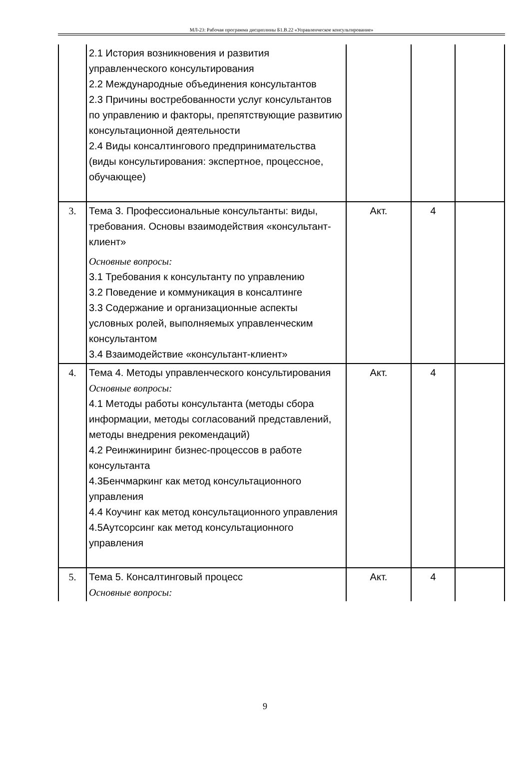МЛ-23: Рабочая программа дисциплины Б1.В.22 «Управленческое консультирование»
| | 2.1 История возникновения и развития управленческого консультирования 2.2 Международные объединения консультантов 2.3 Причины востребованности услуг консультантов по управлению и факторы, препятствующие развитию консультационной деятельности 2.4 Виды консалтингового предпринимательства (виды консультирования: экспертное, процессное, обучающее) | | | |
| 3. | Тема 3. Профессиональные консультанты: виды, требования. Основы взаимодействия «консультант-клиент» Основные вопросы: 3.1 Требования к консультанту по управлению 3.2 Поведение и коммуникация в консалтинге 3.3 Содержание и организационные аспекты условных ролей, выполняемых управленческим консультантом 3.4 Взаимодействие «консультант-клиент» | Акт. | 4 | |
| 4. | Тема 4. Методы управленческого консультирования Основные вопросы: 4.1 Методы работы консультанта (методы сбора информации, методы согласований представлений, методы внедрения рекомендаций) 4.2 Реинжиниринг бизнес-процессов в работе консультанта 4.3Бенчмаркинг как метод консультационного управления 4.4 Коучинг как метод консультационного управления 4.5Аутсорсинг как метод консультационного управления | Акт. | 4 | |
| 5. | Тема 5. Консалтинговый процесс Основные вопросы: | Акт. | 4 | |
9